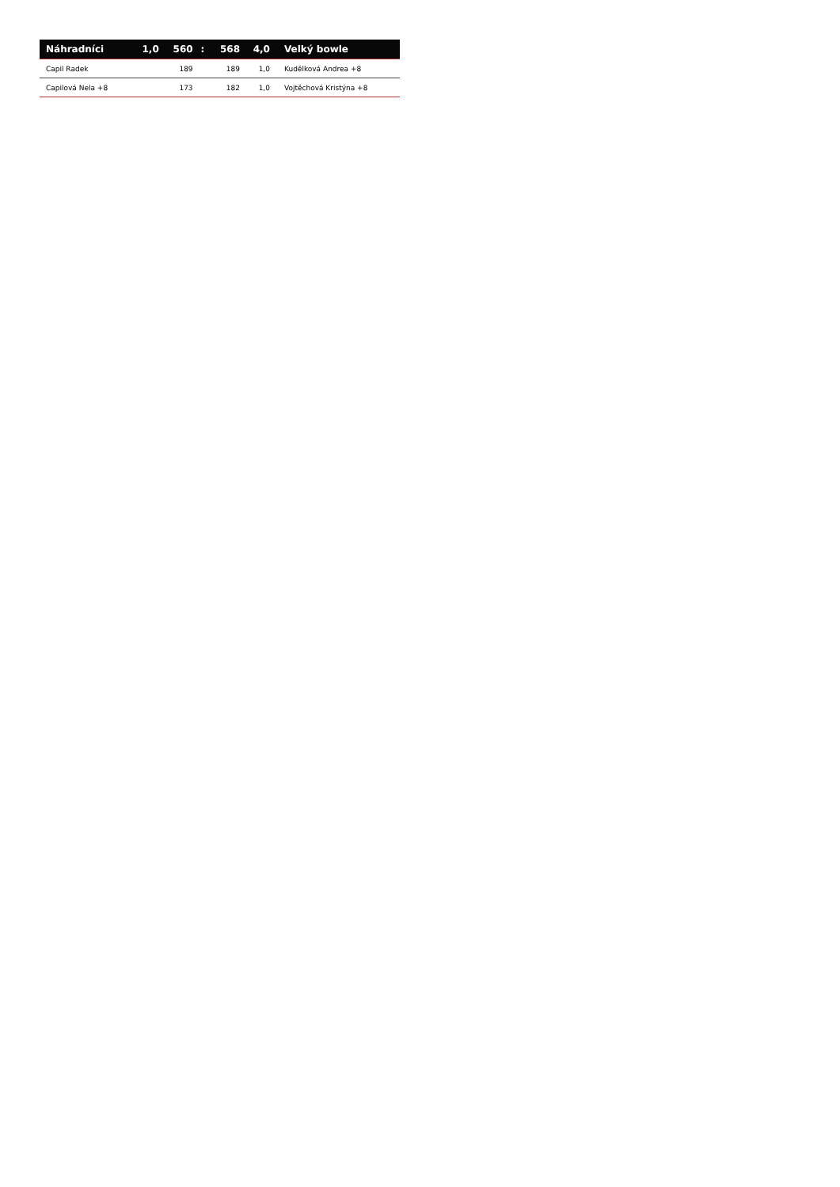| Náhradníci | 1,0 | 560 | : | 568 | 4,0 | Velký bowle |
| --- | --- | --- | --- | --- | --- | --- |
| Capil Radek | | 189 | | 189 | 1,0 | Kudělková Andrea +8 |
| Capilová Nela +8 | | 173 | | 182 | 1,0 | Vojtěchová Kristýna +8 |